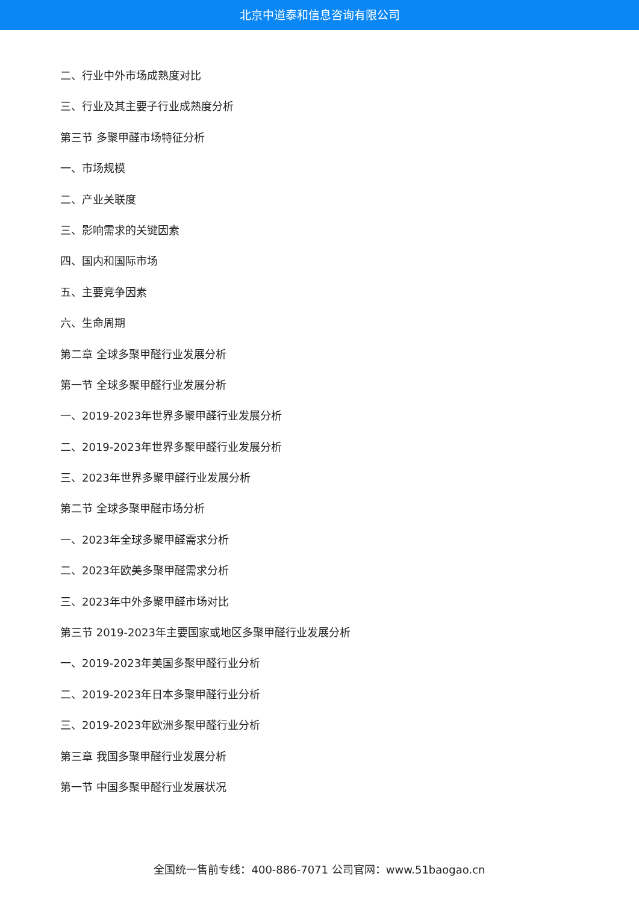北京中道泰和信息咨询有限公司
二、行业中外市场成熟度对比
三、行业及其主要子行业成熟度分析
第三节 多聚甲醛市场特征分析
一、市场规模
二、产业关联度
三、影响需求的关键因素
四、国内和国际市场
五、主要竞争因素
六、生命周期
第二章 全球多聚甲醛行业发展分析
第一节 全球多聚甲醛行业发展分析
一、2019-2023年世界多聚甲醛行业发展分析
二、2019-2023年世界多聚甲醛行业发展分析
三、2023年世界多聚甲醛行业发展分析
第二节 全球多聚甲醛市场分析
一、2023年全球多聚甲醛需求分析
二、2023年欧美多聚甲醛需求分析
三、2023年中外多聚甲醛市场对比
第三节 2019-2023年主要国家或地区多聚甲醛行业发展分析
一、2019-2023年美国多聚甲醛行业分析
二、2019-2023年日本多聚甲醛行业分析
三、2019-2023年欧洲多聚甲醛行业分析
第三章 我国多聚甲醛行业发展分析
第一节 中国多聚甲醛行业发展状况
全国统一售前专线：400-886-7071 公司官网：www.51baogao.cn